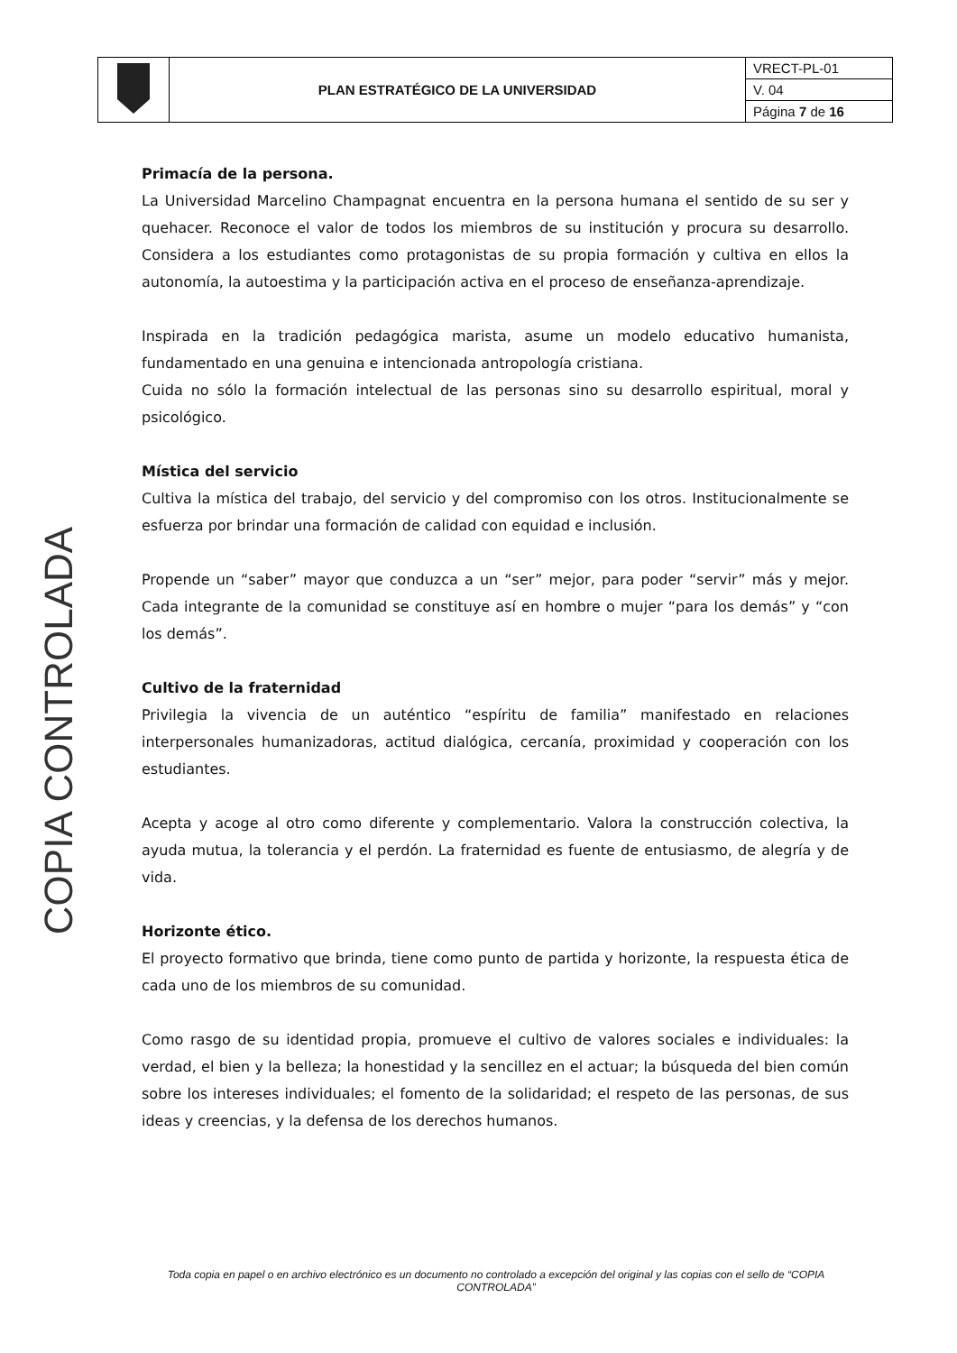| | PLAN ESTRATÉGICO DE LA UNIVERSIDAD | VRECT-PL-01 |
| | | V. 04 |
| | | Página 7 de 16 |
COPIA CONTROLADA
Primacía de la persona.
La Universidad Marcelino Champagnat encuentra en la persona humana el sentido de su ser y quehacer. Reconoce el valor de todos los miembros de su institución y procura su desarrollo. Considera a los estudiantes como protagonistas de su propia formación y cultiva en ellos la autonomía, la autoestima y la participación activa en el proceso de enseñanza-aprendizaje.
Inspirada en la tradición pedagógica marista, asume un modelo educativo humanista, fundamentado en una genuina e intencionada antropología cristiana.
Cuida no sólo la formación intelectual de las personas sino su desarrollo espiritual, moral y psicológico.
Mística del servicio
Cultiva la mística del trabajo, del servicio y del compromiso con los otros. Institucionalmente se esfuerza por brindar una formación de calidad con equidad e inclusión.
Propende un “saber” mayor que conduzca a un “ser” mejor, para poder “servir” más y mejor. Cada integrante de la comunidad se constituye así en hombre o mujer “para los demás” y “con los demás”.
Cultivo de la fraternidad
Privilegia la vivencia de un auténtico “espíritu de familia” manifestado en relaciones interpersonales humanizadoras, actitud dialógica, cercanía, proximidad y cooperación con los estudiantes.
Acepta y acoge al otro como diferente y complementario. Valora la construcción colectiva, la ayuda mutua, la tolerancia y el perdón. La fraternidad es fuente de entusiasmo, de alegría y de vida.
Horizonte ético.
El proyecto formativo que brinda, tiene como punto de partida y horizonte, la respuesta ética de cada uno de los miembros de su comunidad.
Como rasgo de su identidad propia, promueve el cultivo de valores sociales e individuales: la verdad, el bien y la belleza; la honestidad y la sencillez en el actuar; la búsqueda del bien común sobre los intereses individuales; el fomento de la solidaridad; el respeto de las personas, de sus ideas y creencias, y la defensa de los derechos humanos.
Toda copia en papel o en archivo electrónico es un documento no controlado a excepción del original y las copias con el sello de “COPIA CONTROLADA”